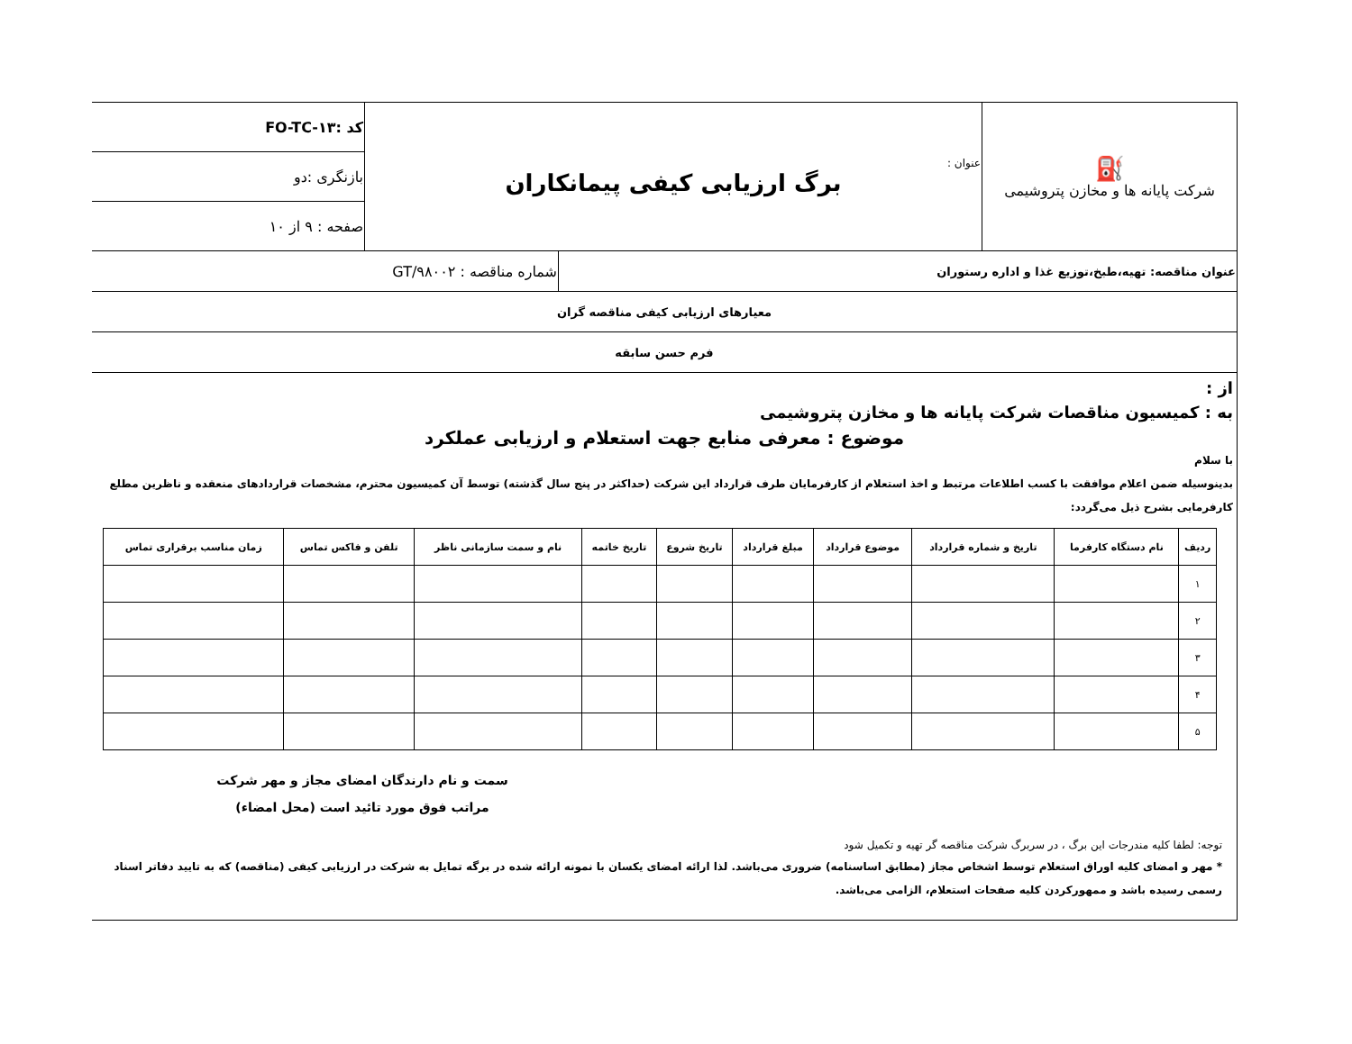| ⛽ شرکت پایانه ها و مخازن پتروشیمی | عنوان : برگ ارزیابی کیفی پیمانکاران | کد :FO-TC-۱۳ |
| | | بازنگری :دو |
| | | صفحه : ۹ از ۱۰ |
| عنوان مناقصه: تهیه،طبخ،توزیع غذا و اداره رستوران | شماره مناقصه : GT/۹۸۰۰۲ |
| معیارهای ارزیابی کیفی مناقصه گران | |
| فرم حسن سابقه | |
از :
به : کمیسیون مناقصات شرکت پایانه ها و مخازن پتروشیمی
موضوع : معرفی منابع جهت استعلام و ارزیابی عملکرد
با سلام
بدینوسیله ضمن اعلام موافقت با کسب اطلاعات مرتبط و اخذ استعلام از کارفرمایان طرف قرارداد این شرکت (حداکثر در پنج سال گذشته) توسط آن کمیسیون محترم، مشخصات قراردادهای منعقده و ناظرین مطلع کارفرمایی بشرح ذیل می‌گردد:
| ردیف | نام دستگاه کارفرما | تاریخ و شماره قرارداد | موضوع قرارداد | مبلغ قرارداد | تاریخ شروع | تاریخ خاتمه | نام و سمت سازمانی ناظر | تلفن و فاکس تماس | زمان مناسب برقراری تماس |
| --- | --- | --- | --- | --- | --- | --- | --- | --- | --- |
| ۱ | | | | | | | | | |
| ۲ | | | | | | | | | |
| ۳ | | | | | | | | | |
| ۴ | | | | | | | | | |
| ۵ | | | | | | | | | |
سمت و نام دارندگان امضای مجاز و مهر شرکت
مراتب فوق مورد تائید است (محل امضاء)
توجه: لطفا کلیه مندرجات این برگ ، در سربرگ شرکت مناقصه گر تهیه و تکمیل شود
* مهر و امضای کلیه اوراق استعلام توسط اشخاص مجاز (مطابق اساسنامه) ضروری می‌باشد. لذا ارائه امضای یکسان با نمونه ارائه شده در برگه تمایل به شرکت در ارزیابی کیفی (مناقصه) که به تایید دفاتر اسناد رسمی رسیده باشد و ممهورکردن کلیه صفحات استعلام، الزامی می‌باشد.